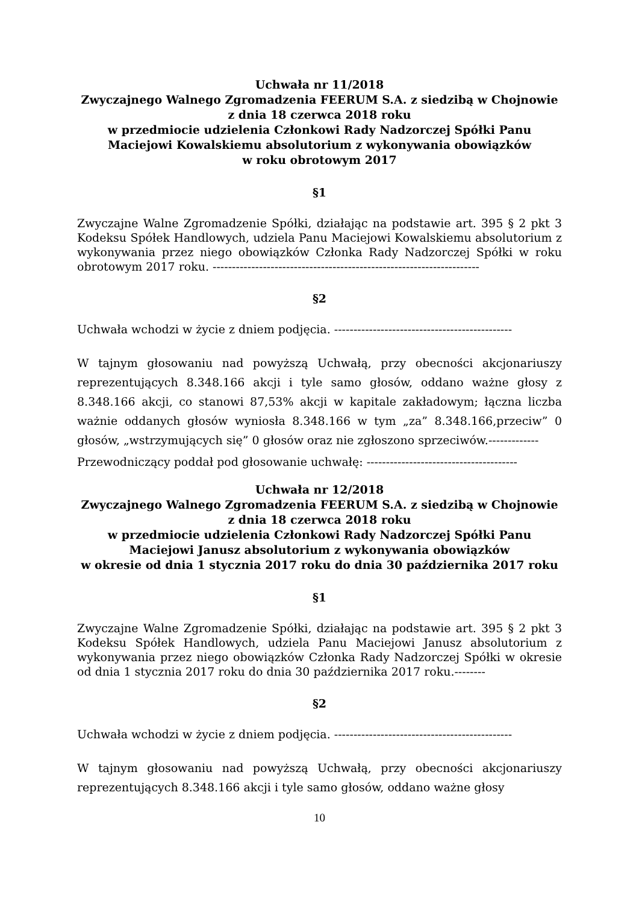Uchwała nr 11/2018
Zwyczajnego Walnego Zgromadzenia FEERUM S.A. z siedzibą w Chojnowie
z dnia 18 czerwca 2018 roku
w przedmiocie udzielenia Członkowi Rady Nadzorczej Spółki Panu
Maciejowi Kowalskiemu absolutorium z wykonywania obowiązków
w roku obrotowym 2017
§1
Zwyczajne Walne Zgromadzenie Spółki, działając na podstawie art. 395 § 2 pkt 3 Kodeksu Spółek Handlowych, udziela Panu Maciejowi Kowalskiemu absolutorium z wykonywania przez niego obowiązków Członka Rady Nadzorczej Spółki w roku obrotowym 2017 roku. ---------------------------------------------------------------------
§2
Uchwała wchodzi w życie z dniem podjęcia. ----------------------------------------------
W tajnym głosowaniu nad powyższą Uchwałą, przy obecności akcjonariuszy reprezentujących 8.348.166 akcji i tyle samo głosów, oddano ważne głosy z 8.348.166 akcji, co stanowi 87,53% akcji w kapitale zakładowym; łączna liczba ważnie oddanych głosów wyniosła 8.348.166 w tym „za” 8.348.166,przeciw” 0 głosów, „wstrzymujących się” 0 głosów oraz nie zgłoszono sprzeciwów.-------------
Przewodniczący poddał pod głosowanie uchwałę: ---------------------------------------
Uchwała nr 12/2018
Zwyczajnego Walnego Zgromadzenia FEERUM S.A. z siedzibą w Chojnowie
z dnia 18 czerwca 2018 roku
w przedmiocie udzielenia Członkowi Rady Nadzorczej Spółki Panu
Maciejowi Janusz absolutorium z wykonywania obowiązków
w okresie od dnia 1 stycznia 2017 roku do dnia 30 października 2017 roku
§1
Zwyczajne Walne Zgromadzenie Spółki, działając na podstawie art. 395 § 2 pkt 3 Kodeksu Spółek Handlowych, udziela Panu Maciejowi Janusz absolutorium z wykonywania przez niego obowiązków Członka Rady Nadzorczej Spółki w okresie od dnia 1 stycznia 2017 roku do dnia 30 października 2017 roku.--------
§2
Uchwała wchodzi w życie z dniem podjęcia. ----------------------------------------------
W tajnym głosowaniu nad powyższą Uchwałą, przy obecności akcjonariuszy reprezentujących 8.348.166 akcji i tyle samo głosów, oddano ważne głosy
10